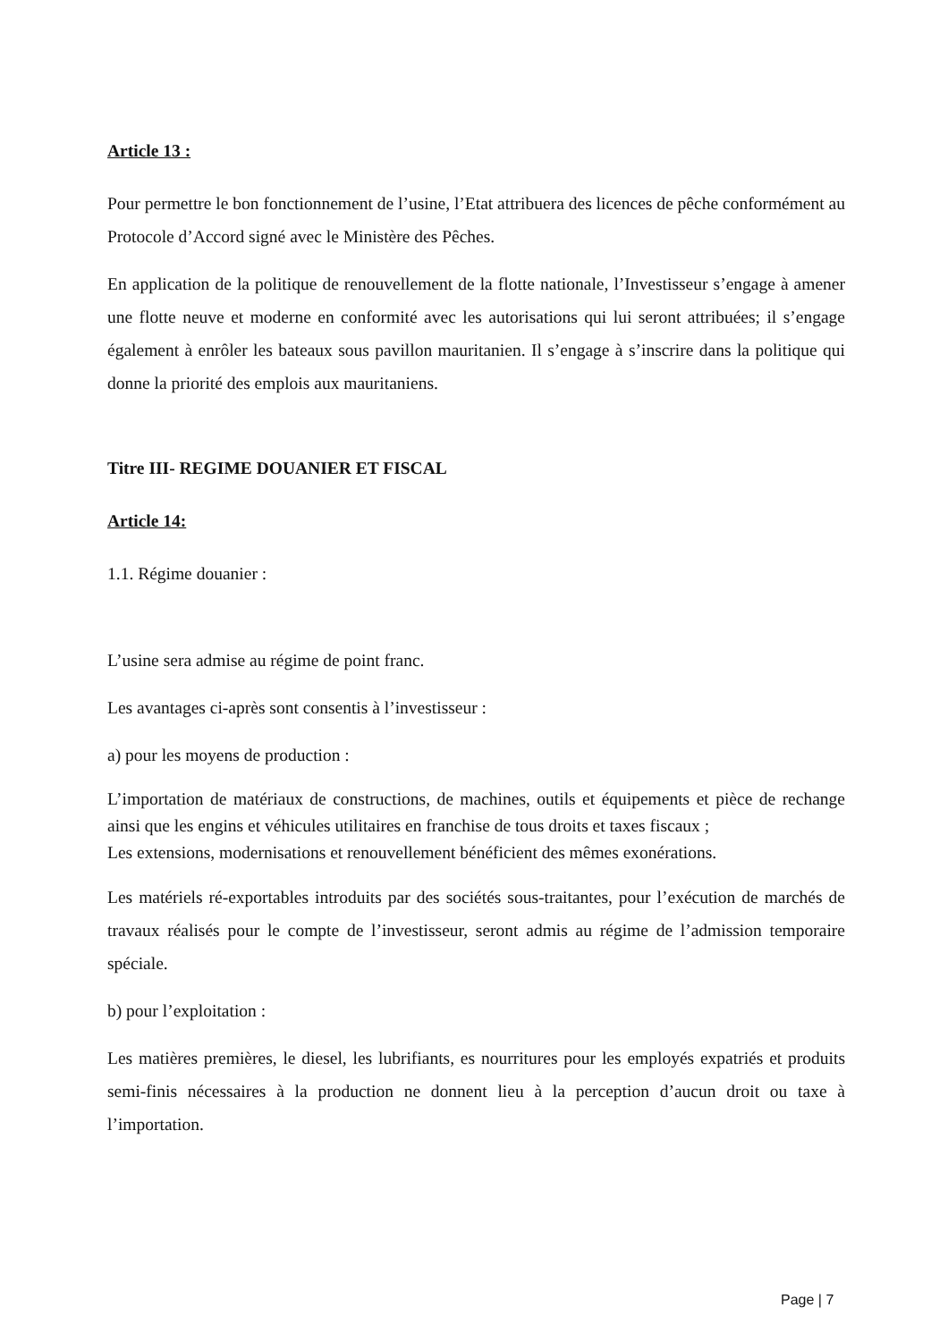Article 13 :
Pour permettre le bon fonctionnement de l’usine, l’Etat attribuera des licences de pêche conformément au Protocole d’Accord signé avec le Ministère des Pêches.
En application de la politique de renouvellement de la flotte nationale, l’Investisseur s’engage à amener une flotte neuve et moderne en conformité avec les autorisations qui lui seront attribuées; il s’engage également à enrôler les bateaux sous pavillon mauritanien. Il s’engage à s’inscrire dans la politique qui donne la priorité des emplois aux mauritaniens.
Titre III- REGIME DOUANIER ET FISCAL
Article 14:
1.1. Régime douanier :
L’usine sera admise au régime de point franc.
Les avantages ci-après sont consentis à l’investisseur :
a) pour les moyens de production :
L’importation de matériaux de constructions, de machines, outils et équipements et pièce de rechange ainsi que les engins et véhicules utilitaires en franchise de tous droits et taxes fiscaux ;
Les extensions, modernisations et renouvellement bénéficient des mêmes exonérations.
Les matériels ré-exportables introduits par des sociétés sous-traitantes, pour l’exécution de marchés de travaux réalisés pour le compte de l’investisseur, seront admis au régime de l’admission temporaire spéciale.
b) pour l’exploitation :
Les matières premières, le diesel, les lubrifiants, es nourritures pour les employés expatriés et produits semi-finis nécessaires à la production ne donnent lieu à la perception d’aucun droit ou taxe à l’importation.
Page | 7